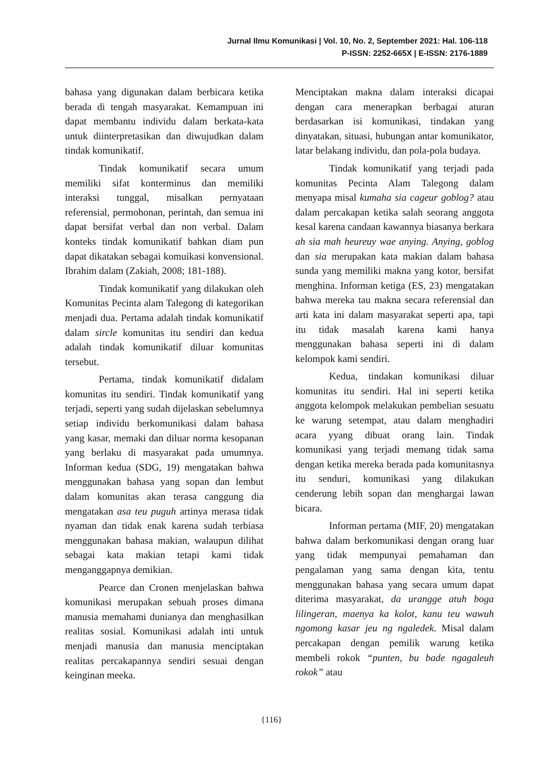Jurnal Ilmu Komunikasi | Vol. 10, No. 2, September 2021: Hal. 106-118
P-ISSN: 2252-665X | E-ISSN: 2176-1889
bahasa yang digunakan dalam berbicara ketika berada di tengah masyarakat. Kemampuan ini dapat membantu individu dalam berkata-kata untuk diinterpretasikan dan diwujudkan dalam tindak komunikatif.
Tindak komunikatif secara umum memiliki sifat konterminus dan memiliki interaksi tunggal, misalkan pernyataan referensial, permohonan, perintah, dan semua ini dapat bersifat verbal dan non verbal. Dalam konteks tindak komunikatif bahkan diam pun dapat dikatakan sebagai komuikasi konvensional. Ibrahim dalam (Zakiah, 2008; 181-188).
Tindak komunikatif yang dilakukan oleh Komunitas Pecinta alam Talegong di kategorikan menjadi dua. Pertama adalah tindak komunikatif dalam sircle komunitas itu sendiri dan kedua adalah tindak komunikatif diluar komunitas tersebut.
Pertama, tindak komunikatif didalam komunitas itu sendiri. Tindak komunikatif yang terjadi, seperti yang sudah dijelaskan sebelumnya setiap individu berkomunikasi dalam bahasa yang kasar, memaki dan diluar norma kesopanan yang berlaku di masyarakat pada umumnya. Informan kedua (SDG, 19) mengatakan bahwa menggunakan bahasa yang sopan dan lembut dalam komunitas akan terasa canggung dia mengatakan asa teu puguh artinya merasa tidak nyaman dan tidak enak karena sudah terbiasa menggunakan bahasa makian, walaupun dilihat sebagai kata makian tetapi kami tidak menganggapnya demikian.
Pearce dan Cronen menjelaskan bahwa komunikasi merupakan sebuah proses dimana manusia memahami dunianya dan menghasilkan realitas sosial. Komunikasi adalah inti untuk menjadi manusia dan manusia menciptakan realitas percakapannya sendiri sesuai dengan keinginan meeka.
Menciptakan makna dalam interaksi dicapai dengan cara menerapkan berbagai aturan berdasarkan isi komunikasi, tindakan yang dinyatakan, situasi, hubungan antar komunikator, latar belakang individu, dan pola-pola budaya.
Tindak komunikatif yang terjadi pada komunitas Pecinta Alam Talegong dalam menyapa misal kumaha sia cageur goblog? atau dalam percakapan ketika salah seorang anggota kesal karena candaan kawannya biasanya berkara ah sia mah heureuy wae anying. Anying, goblog dan sia merupakan kata makian dalam bahasa sunda yang memiliki makna yang kotor, bersifat menghina. Informan ketiga (ES, 23) mengatakan bahwa mereka tau makna secara referensial dan arti kata ini dalam masyarakat seperti apa, tapi itu tidak masalah karena kami hanya menggunakan bahasa seperti ini di dalam kelompok kami sendiri.
Kedua, tindakan komunikasi diluar komunitas itu sendiri. Hal ini seperti ketika anggota kelompok melakukan pembelian sesuatu ke warung setempat, atau dalam menghadiri acara yyang dibuat orang lain. Tindak komunikasi yang terjadi memang tidak sama dengan ketika mereka berada pada komunitasnya itu senduri, komunikasi yang dilakukan cenderung lebih sopan dan menghargai lawan bicara.
Informan pertama (MIF, 20) mengatakan bahwa dalam berkomunikasi dengan orang luar yang tidak mempunyai pemahaman dan pengalaman yang sama dengan kita, tentu menggunakan bahasa yang secara umum dapat diterima masyarakat, da urangge atuh boga lilingeran, maenya ka kolot, kanu teu wawuh ngomong kasar jeu ng ngaledek. Misal dalam percakapan dengan pemilik warung ketika membeli rokok “punten, bu bade ngagaleuh rokok” atau
{116}